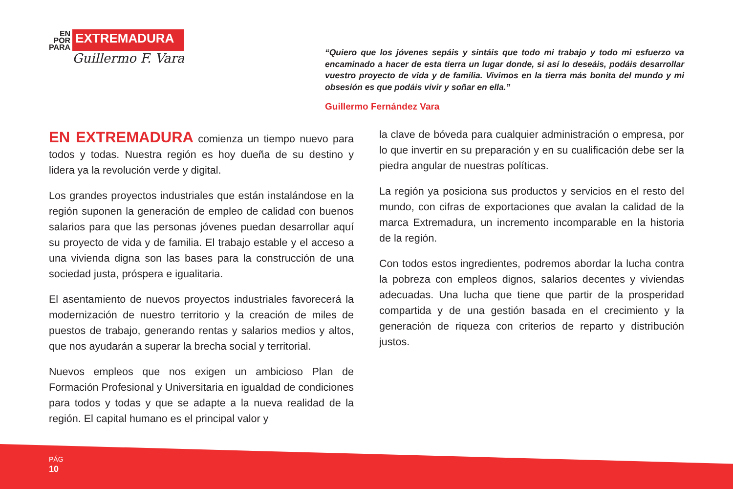EN
POR
PARA
EXTREMADURA
Guillermo F. Vara
“Quiero que los jóvenes sepáis y sintáis que todo mi trabajo y todo mi esfuerzo va encaminado a hacer de esta tierra un lugar donde, si así lo deseáis, podáis desarrollar vuestro proyecto de vida y de familia. Vivimos en la tierra más bonita del mundo y mi obsesión es que podáis vivir y soñar en ella.”
Guillermo Fernández Vara
EN EXTREMADURA comienza un tiempo nuevo para todos y todas. Nuestra región es hoy dueña de su destino y lidera ya la revolución verde y digital.
Los grandes proyectos industriales que están instalándose en la región suponen la generación de empleo de calidad con buenos salarios para que las personas jóvenes puedan desarrollar aquí su proyecto de vida y de familia. El trabajo estable y el acceso a una vivienda digna son las bases para la construcción de una sociedad justa, próspera e igualitaria.
El asentamiento de nuevos proyectos industriales favorecerá la modernización de nuestro territorio y la creación de miles de puestos de trabajo, generando rentas y salarios medios y altos, que nos ayudarán a superar la brecha social y territorial.
Nuevos empleos que nos exigen un ambicioso Plan de Formación Profesional y Universitaria en igualdad de condiciones para todos y todas y que se adapte a la nueva realidad de la región. El capital humano es el principal valor y
la clave de bóveda para cualquier administración o empresa, por lo que invertir en su preparación y en su cualificación debe ser la piedra angular de nuestras políticas.
La región ya posiciona sus productos y servicios en el resto del mundo, con cifras de exportaciones que avalan la calidad de la marca Extremadura, un incremento incomparable en la historia de la región.
Con todos estos ingredientes, podremos abordar la lucha contra la pobreza con empleos dignos, salarios decentes y viviendas adecuadas. Una lucha que tiene que partir de la prosperidad compartida y de una gestión basada en el crecimiento y la generación de riqueza con criterios de reparto y distribución justos.
PÁG
10